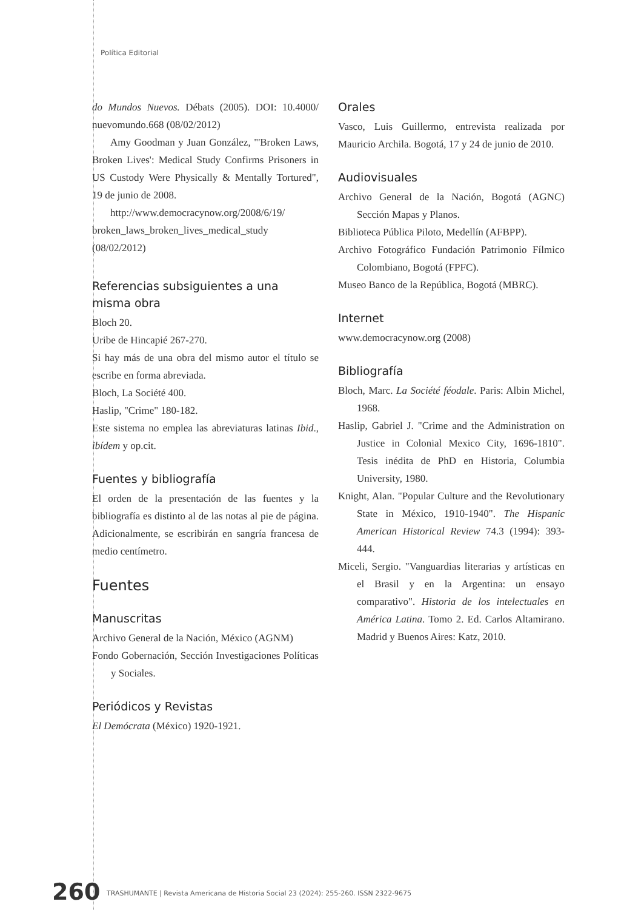Política Editorial
do Mundos Nuevos. Débats (2005). DOI: 10.4000/ nuevomundo.668 (08/02/2012)
Amy Goodman y Juan González, "'Broken Laws, Broken Lives': Medical Study Confirms Prisoners in US Custody Were Physically & Mentally Tortured", 19 de junio de 2008.
http://www.democracynow.org/2008/6/19/ broken_laws_broken_lives_medical_study (08/02/2012)
Referencias subsiguientes a una misma obra
Bloch 20.
Uribe de Hincapié 267-270.
Si hay más de una obra del mismo autor el título se escribe en forma abreviada.
Bloch, La Société 400.
Haslip, "Crime" 180-182.
Este sistema no emplea las abreviaturas latinas Ibid., ibídem y op.cit.
Fuentes y bibliografía
El orden de la presentación de las fuentes y la bibliografía es distinto al de las notas al pie de página. Adicionalmente, se escribirán en sangría francesa de medio centímetro.
Fuentes
Manuscritas
Archivo General de la Nación, México (AGNM)
Fondo Gobernación, Sección Investigaciones Políticas y Sociales.
Periódicos y Revistas
El Demócrata (México) 1920-1921.
Orales
Vasco, Luis Guillermo, entrevista realizada por Mauricio Archila. Bogotá, 17 y 24 de junio de 2010.
Audiovisuales
Archivo General de la Nación, Bogotá (AGNC) Sección Mapas y Planos.
Biblioteca Pública Piloto, Medellín (AFBPP).
Archivo Fotográfico Fundación Patrimonio Fílmico Colombiano, Bogotá (FPFC).
Museo Banco de la República, Bogotá (MBRC).
Internet
www.democracynow.org (2008)
Bibliografía
Bloch, Marc. La Société féodale. Paris: Albin Michel, 1968.
Haslip, Gabriel J. "Crime and the Administration on Justice in Colonial Mexico City, 1696-1810". Tesis inédita de PhD en Historia, Columbia University, 1980.
Knight, Alan. "Popular Culture and the Revolutionary State in México, 1910-1940". The Hispanic American Historical Review 74.3 (1994): 393-444.
Miceli, Sergio. "Vanguardias literarias y artísticas en el Brasil y en la Argentina: un ensayo comparativo". Historia de los intelectuales en América Latina. Tomo 2. Ed. Carlos Altamirano. Madrid y Buenos Aires: Katz, 2010.
260
TRASHUMANTE | Revista Americana de Historia Social 23 (2024): 255-260. ISSN 2322-9675